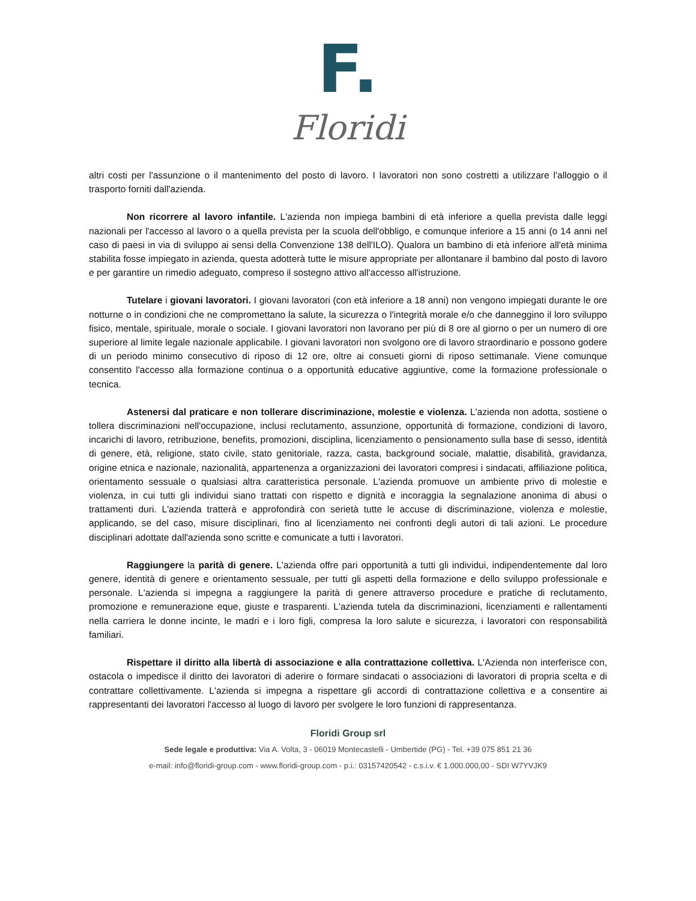F.
Floridi
altri costi per l'assunzione o il mantenimento del posto di lavoro. I lavoratori non sono costretti a utilizzare l'alloggio o il trasporto forniti dall'azienda.
Non ricorrere al lavoro infantile. L'azienda non impiega bambini di età inferiore a quella prevista dalle leggi nazionali per l'accesso al lavoro o a quella prevista per la scuola dell'obbligo, e comunque inferiore a 15 anni (o 14 anni nel caso di paesi in via di sviluppo ai sensi della Convenzione 138 dell'ILO). Qualora un bambino di età inferiore all'età minima stabilita fosse impiegato in azienda, questa adotterà tutte le misure appropriate per allontanare il bambino dal posto di lavoro e per garantire un rimedio adeguato, compreso il sostegno attivo all'accesso all'istruzione.
Tutelare i giovani lavoratori. I giovani lavoratori (con età inferiore a 18 anni) non vengono impiegati durante le ore notturne o in condizioni che ne compromettano la salute, la sicurezza o l'integrità morale e/o che danneggino il loro sviluppo fisico, mentale, spirituale, morale o sociale. I giovani lavoratori non lavorano per più di 8 ore al giorno o per un numero di ore superiore al limite legale nazionale applicabile. I giovani lavoratori non svolgono ore di lavoro straordinario e possono godere di un periodo minimo consecutivo di riposo di 12 ore, oltre ai consueti giorni di riposo settimanale. Viene comunque consentito l'accesso alla formazione continua o a opportunità educative aggiuntive, come la formazione professionale o tecnica.
Astenersi dal praticare e non tollerare discriminazione, molestie e violenza. L'azienda non adotta, sostiene o tollera discriminazioni nell'occupazione, inclusi reclutamento, assunzione, opportunità di formazione, condizioni di lavoro, incarichi di lavoro, retribuzione, benefits, promozioni, disciplina, licenziamento o pensionamento sulla base di sesso, identità di genere, età, religione, stato civile, stato genitoriale, razza, casta, background sociale, malattie, disabilità, gravidanza, origine etnica e nazionale, nazionalità, appartenenza a organizzazioni dei lavoratori compresi i sindacati, affiliazione politica, orientamento sessuale o qualsiasi altra caratteristica personale. L'azienda promuove un ambiente privo di molestie e violenza, in cui tutti gli individui siano trattati con rispetto e dignità e incoraggia la segnalazione anonima di abusi o trattamenti duri. L'azienda tratterà e approfondirà con serietà tutte le accuse di discriminazione, violenza e molestie, applicando, se del caso, misure disciplinari, fino al licenziamento nei confronti degli autori di tali azioni. Le procedure disciplinari adottate dall'azienda sono scritte e comunicate a tutti i lavoratori.
Raggiungere la parità di genere. L'azienda offre pari opportunità a tutti gli individui, indipendentemente dal loro genere, identità di genere e orientamento sessuale, per tutti gli aspetti della formazione e dello sviluppo professionale e personale. L'azienda si impegna a raggiungere la parità di genere attraverso procedure e pratiche di reclutamento, promozione e remunerazione eque, giuste e trasparenti. L'azienda tutela da discriminazioni, licenziamenti e rallentamenti nella carriera le donne incinte, le madri e i loro figli, compresa la loro salute e sicurezza, i lavoratori con responsabilità familiari.
Rispettare il diritto alla libertà di associazione e alla contrattazione collettiva. L'Azienda non interferisce con, ostacola o impedisce il diritto dei lavoratori di aderire o formare sindacati o associazioni di lavoratori di propria scelta e di contrattare collettivamente. L'azienda si impegna a rispettare gli accordi di contrattazione collettiva e a consentire ai rappresentanti dei lavoratori l'accesso al luogo di lavoro per svolgere le loro funzioni di rappresentanza.
Floridi Group srl
Sede legale e produttiva: Via A. Volta, 3 - 06019 Montecastelli - Umbertide (PG) - Tel. +39 075 851 21 36
e-mail: info@floridi-group.com - www.floridi-group.com - p.i.: 03157420542 - c.s.i.v. € 1.000.000,00 - SDI W7YVJK9